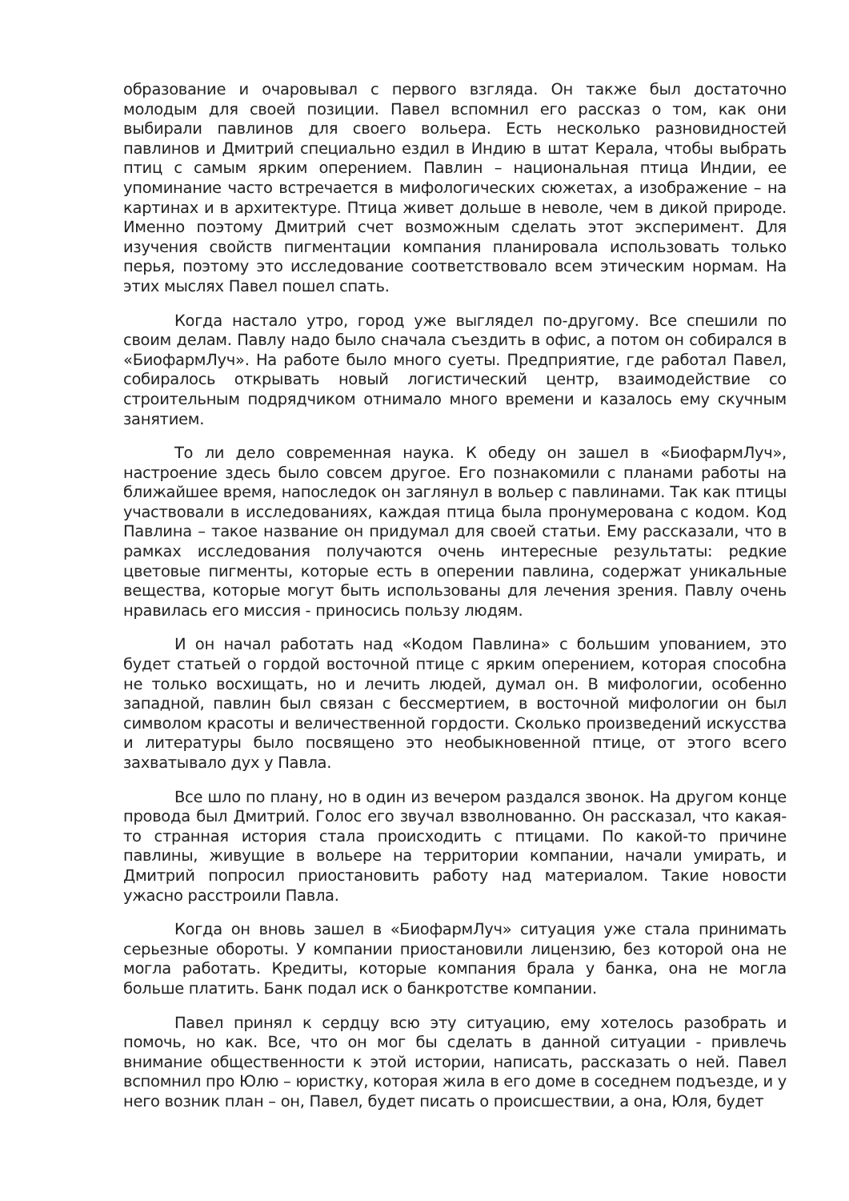образование и очаровывал с первого взгляда. Он также был достаточно молодым для своей позиции. Павел вспомнил его рассказ о том, как они выбирали павлинов для своего вольера. Есть несколько разновидностей павлинов и Дмитрий специально ездил в Индию в штат Керала, чтобы выбрать птиц с самым ярким оперением. Павлин – национальная птица Индии, ее упоминание часто встречается в мифологических сюжетах, а изображение – на картинах и в архитектуре. Птица живет дольше в неволе, чем в дикой природе. Именно поэтому Дмитрий счет возможным сделать этот эксперимент. Для изучения свойств пигментации компания планировала использовать только перья, поэтому это исследование соответствовало всем этическим нормам. На этих мыслях Павел пошел спать.
Когда настало утро, город уже выглядел по-другому. Все спешили по своим делам. Павлу надо было сначала съездить в офис, а потом он собирался в «БиофармЛуч». На работе было много суеты. Предприятие, где работал Павел, собиралось открывать новый логистический центр, взаимодействие со строительным подрядчиком отнимало много времени и казалось ему скучным занятием.
То ли дело современная наука. К обеду он зашел в «БиофармЛуч», настроение здесь было совсем другое. Его познакомили с планами работы на ближайшее время, напоследок он заглянул в вольер с павлинами. Так как птицы участвовали в исследованиях, каждая птица была пронумерована с кодом. Код Павлина – такое название он придумал для своей статьи. Ему рассказали, что в рамках исследования получаются очень интересные результаты: редкие цветовые пигменты, которые есть в оперении павлина, содержат уникальные вещества, которые могут быть использованы для лечения зрения. Павлу очень нравилась его миссия - приносись пользу людям.
И он начал работать над «Кодом Павлина» с большим упованием, это будет статьей о гордой восточной птице с ярким оперением, которая способна не только восхищать, но и лечить людей, думал он. В мифологии, особенно западной, павлин был связан с бессмертием, в восточной мифологии он был символом красоты и величественной гордости. Сколько произведений искусства и литературы было посвящено это необыкновенной птице, от этого всего захватывало дух у Павла.
Все шло по плану, но в один из вечером раздался звонок. На другом конце провода был Дмитрий. Голос его звучал взволнованно. Он рассказал, что какая-то странная история стала происходить с птицами. По какой-то причине павлины, живущие в вольере на территории компании, начали умирать, и Дмитрий попросил приостановить работу над материалом. Такие новости ужасно расстроили Павла.
Когда он вновь зашел в «БиофармЛуч» ситуация уже стала принимать серьезные обороты. У компании приостановили лицензию, без которой она не могла работать. Кредиты, которые компания брала у банка, она не могла больше платить. Банк подал иск о банкротстве компании.
Павел принял к сердцу всю эту ситуацию, ему хотелось разобрать и помочь, но как. Все, что он мог бы сделать в данной ситуации - привлечь внимание общественности к этой истории, написать, рассказать о ней. Павел вспомнил про Юлю – юристку, которая жила в его доме в соседнем подъезде, и у него возник план – он, Павел, будет писать о происшествии, а она, Юля, будет